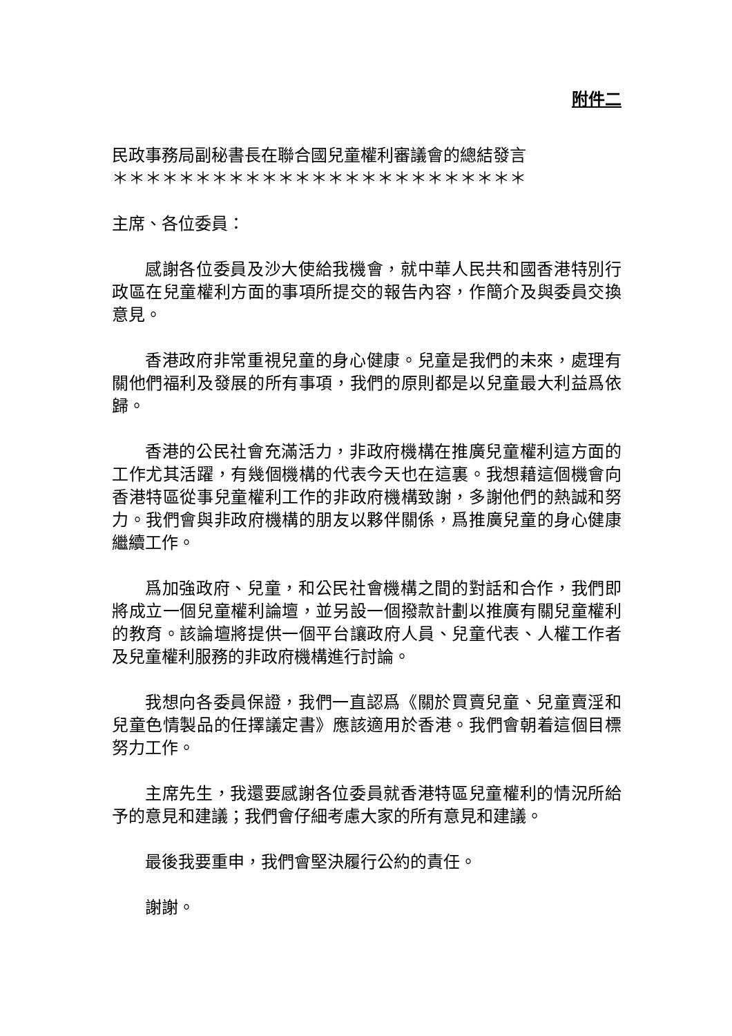附件二
民政事務局副秘書長在聯合國兒童權利審議會的總結發言
＊＊＊＊＊＊＊＊＊＊＊＊＊＊＊＊＊＊＊＊＊＊＊＊＊
主席、各位委員：
感謝各位委員及沙大使給我機會，就中華人民共和國香港特別行政區在兒童權利方面的事項所提交的報告內容，作簡介及與委員交換意見。
香港政府非常重視兒童的身心健康。兒童是我們的未來，處理有關他們福利及發展的所有事項，我們的原則都是以兒童最大利益爲依歸。
香港的公民社會充滿活力，非政府機構在推廣兒童權利這方面的工作尤其活躍，有幾個機構的代表今天也在這裏。我想藉這個機會向香港特區從事兒童權利工作的非政府機構致謝，多謝他們的熱誠和努力。我們會與非政府機構的朋友以夥伴關係，爲推廣兒童的身心健康繼續工作。
爲加強政府、兒童，和公民社會機構之間的對話和合作，我們即將成立一個兒童權利論壇，並另設一個撥款計劃以推廣有關兒童權利的教育。該論壇將提供一個平台讓政府人員、兒童代表、人權工作者及兒童權利服務的非政府機構進行討論。
我想向各委員保證，我們一直認爲《關於買賣兒童、兒童賣淫和兒童色情製品的任擇議定書》應該適用於香港。我們會朝着這個目標努力工作。
主席先生，我還要感謝各位委員就香港特區兒童權利的情況所給予的意見和建議；我們會仔細考慮大家的所有意見和建議。
最後我要重申，我們會堅決履行公約的責任。
謝謝。